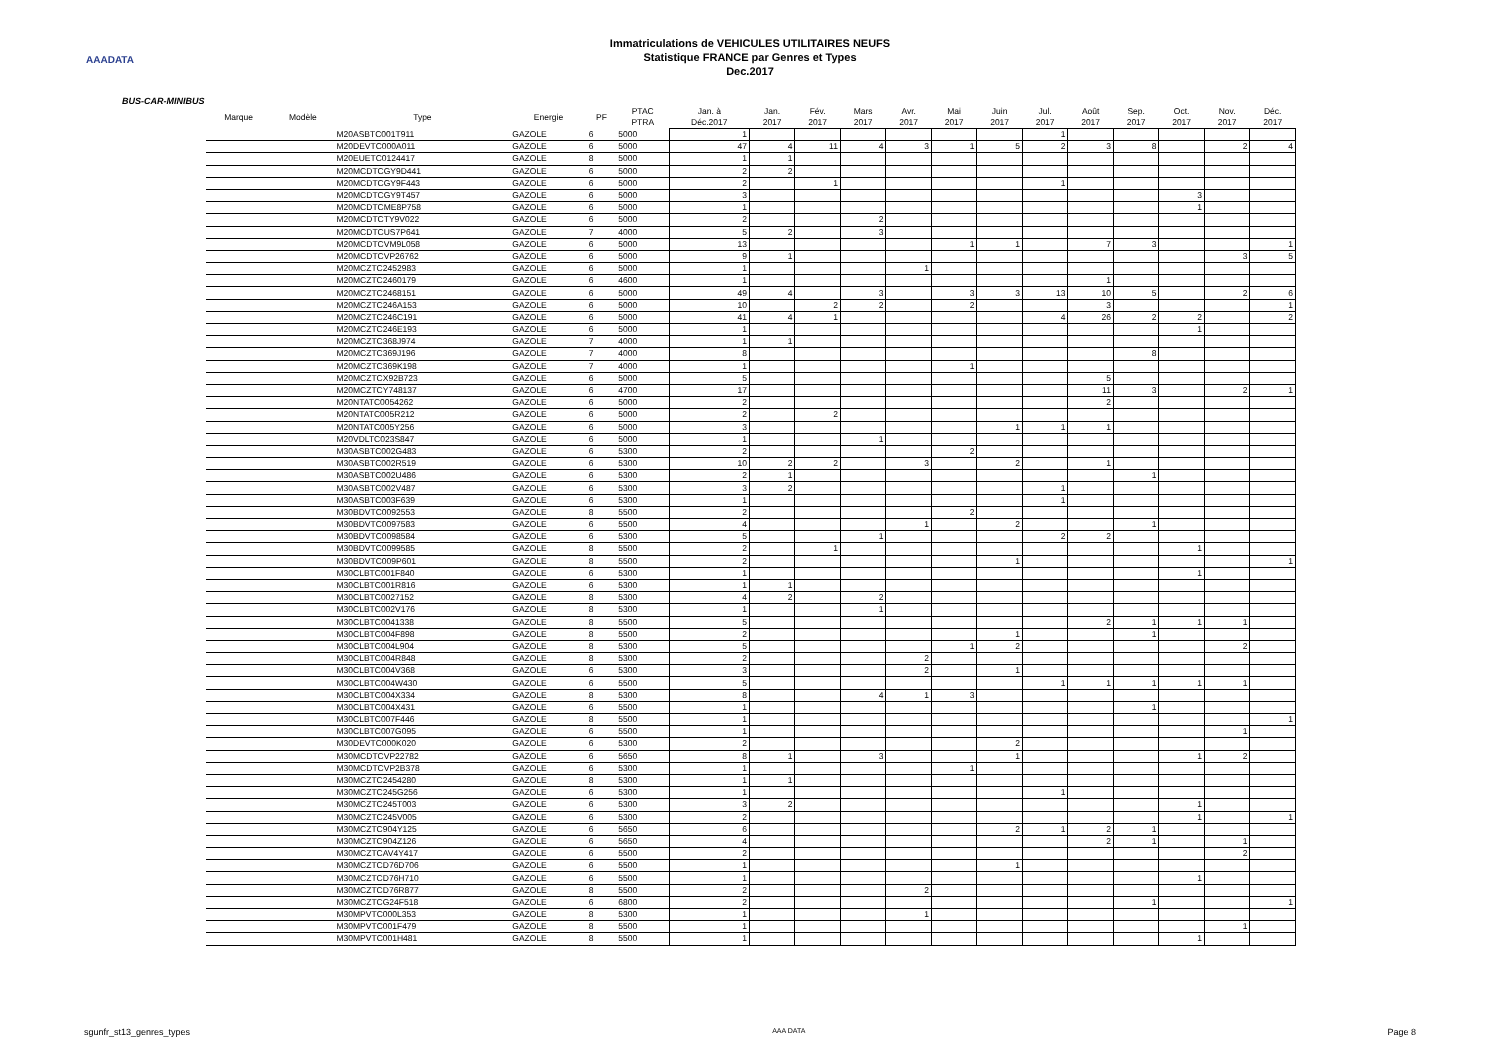AAADATA
Immatriculations de VEHICULES UTILITAIRES NEUFS
Statistique FRANCE par Genres et Types
Dec.2017
BUS-CAR-MINIBUS
| Marque | Modèle | Type | Energie | PF | PTAC PTRA | Jan. à Déc.2017 | Jan. 2017 | Fév. 2017 | Mars 2017 | Avr. 2017 | Mai 2017 | Juin 2017 | Jul. 2017 | Août 2017 | Sep. 2017 | Oct. 2017 | Nov. 2017 | Déc. 2017 |
| --- | --- | --- | --- | --- | --- | --- | --- | --- | --- | --- | --- | --- | --- | --- | --- | --- | --- | --- |
| | | M20ASBTC001T911 | GAZOLE | 6 | 5000 | 1 | | | | | | | 1 | | | | | |
| | | M20DEVTC000A011 | GAZOLE | 6 | 5000 | 47 | 4 | 11 | 4 | 3 | 1 | 5 | 2 | 3 | 8 | | 2 | 4 |
| | | M20EUETC0124417 | GAZOLE | 8 | 5000 | 1 | 1 | | | | | | | | | | | |
| | | M20MCDTCGY9D441 | GAZOLE | 6 | 5000 | 2 | 2 | | | | | | | | | | | |
| | | M20MCDTCGY9F443 | GAZOLE | 6 | 5000 | 2 | | 1 | | | | | 1 | | | | | |
| | | M20MCDTCGY9T457 | GAZOLE | 6 | 5000 | 3 | | | | | | | | | | 3 | | |
| | | M20MCDTCME8P758 | GAZOLE | 6 | 5000 | 1 | | | | | | | | | | 1 | | |
| | | M20MCDTCTY9V022 | GAZOLE | 6 | 5000 | 2 | | | 2 | | | | | | | | | |
| | | M20MCDTCUS7P641 | GAZOLE | 7 | 4000 | 5 | 2 | | 3 | | | | | | | | | |
| | | M20MCDTCVM9L058 | GAZOLE | 6 | 5000 | 13 | | | | | 1 | 1 | | 7 | 3 | | | 1 |
| | | M20MCDTCVP26762 | GAZOLE | 6 | 5000 | 9 | 1 | | | | | | | | | | 3 | 5 |
| | | M20MCZTC2452983 | GAZOLE | 6 | 5000 | 1 | | | | 1 | | | | | | | | |
| | | M20MCZTC2460179 | GAZOLE | 6 | 4600 | 1 | | | | | | | | 1 | | | | |
| | | M20MCZTC2468151 | GAZOLE | 6 | 5000 | 49 | 4 | | 3 | | 3 | 3 | 13 | 10 | 5 | | 2 | 6 |
| | | M20MCZTC246A153 | GAZOLE | 6 | 5000 | 10 | | 2 | 2 | | 2 | | | 3 | | | | 1 |
| | | M20MCZTC246C191 | GAZOLE | 6 | 5000 | 41 | 4 | 1 | | | | | 4 | 26 | 2 | 2 | | 2 |
| | | M20MCZTC246E193 | GAZOLE | 6 | 5000 | 1 | | | | | | | | | | 1 | | |
| | | M20MCZTC368J974 | GAZOLE | 7 | 4000 | 1 | 1 | | | | | | | | | | | |
| | | M20MCZTC369J196 | GAZOLE | 7 | 4000 | 8 | | | | | | | | | 8 | | | |
| | | M20MCZTC369K198 | GAZOLE | 7 | 4000 | 1 | | | | | 1 | | | | | | | |
| | | M20MCZTCX92B723 | GAZOLE | 6 | 5000 | 5 | | | | | | | | 5 | | | | |
| | | M20MCZTCY748137 | GAZOLE | 6 | 4700 | 17 | | | | | | | | 11 | 3 | | 2 | 1 |
| | | M20NTATC0054262 | GAZOLE | 6 | 5000 | 2 | | | | | | | | 2 | | | | |
| | | M20NTATC005R212 | GAZOLE | 6 | 5000 | 2 | | 2 | | | | | | | | | | |
| | | M20NTATC005Y256 | GAZOLE | 6 | 5000 | 3 | | | | | | 1 | 1 | 1 | | | | |
| | | M20VDLTC023S847 | GAZOLE | 6 | 5000 | 1 | | | 1 | | | | | | | | | |
| | | M30ASBTC002G483 | GAZOLE | 6 | 5300 | 2 | | | | | 2 | | | | | | | |
| | | M30ASBTC002R519 | GAZOLE | 6 | 5300 | 10 | 2 | 2 | | 3 | | 2 | | 1 | | | | |
| | | M30ASBTC002U486 | GAZOLE | 6 | 5300 | 2 | 1 | | | | | | | | 1 | | | |
| | | M30ASBTC002V487 | GAZOLE | 6 | 5300 | 3 | 2 | | | | | | 1 | | | | | |
| | | M30ASBTC003F639 | GAZOLE | 6 | 5300 | 1 | | | | | | | 1 | | | | | |
| | | M30BDVTC0092553 | GAZOLE | 8 | 5500 | 2 | | | | | 2 | | | | | | | |
| | | M30BDVTC0097583 | GAZOLE | 6 | 5500 | 4 | | | | 1 | | 2 | | | 1 | | | |
| | | M30BDVTC0098584 | GAZOLE | 6 | 5300 | 5 | | | 1 | | | | 2 | 2 | | | | |
| | | M30BDVTC0099585 | GAZOLE | 8 | 5500 | 2 | | 1 | | | | | | | | 1 | | |
| | | M30BDVTC009P601 | GAZOLE | 8 | 5500 | 2 | | | | | | 1 | | | | | | 1 |
| | | M30CLBTC001F840 | GAZOLE | 6 | 5300 | 1 | | | | | | | | | | 1 | | |
| | | M30CLBTC001R816 | GAZOLE | 6 | 5300 | 1 | 1 | | | | | | | | | | | |
| | | M30CLBTC0027152 | GAZOLE | 8 | 5300 | 4 | 2 | | 2 | | | | | | | | | |
| | | M30CLBTC002V176 | GAZOLE | 8 | 5300 | 1 | | | 1 | | | | | | | | | |
| | | M30CLBTC0041338 | GAZOLE | 8 | 5500 | 5 | | | | | | | | 2 | 1 | 1 | 1 | |
| | | M30CLBTC004F898 | GAZOLE | 8 | 5500 | 2 | | | | | | 1 | | | 1 | | | |
| | | M30CLBTC004L904 | GAZOLE | 8 | 5300 | 5 | | | | | 1 | 2 | | | | | 2 | |
| | | M30CLBTC004R848 | GAZOLE | 8 | 5300 | 2 | | | | 2 | | | | | | | | |
| | | M30CLBTC004V368 | GAZOLE | 6 | 5300 | 3 | | | | 2 | | 1 | | | | | | |
| | | M30CLBTC004W430 | GAZOLE | 6 | 5500 | 5 | | | | | | | 1 | 1 | 1 | 1 | 1 | |
| | | M30CLBTC004X334 | GAZOLE | 8 | 5300 | 8 | | | 4 | 1 | 3 | | | | | | | |
| | | M30CLBTC004X431 | GAZOLE | 6 | 5500 | 1 | | | | | | | | | 1 | | | |
| | | M30CLBTC007F446 | GAZOLE | 8 | 5500 | 1 | | | | | | | | | | | | 1 |
| | | M30CLBTC007G095 | GAZOLE | 6 | 5500 | 1 | | | | | | | | | | | 1 | |
| | | M30DEVTC000K020 | GAZOLE | 6 | 5300 | 2 | | | | | | 2 | | | | | | |
| | | M30MCDTCVP22782 | GAZOLE | 6 | 5650 | 8 | 1 | | 3 | | | 1 | | | | 1 | 2 | |
| | | M30MCDTCVP2B378 | GAZOLE | 6 | 5300 | 1 | | | | | 1 | | | | | | | |
| | | M30MCZTC2454280 | GAZOLE | 8 | 5300 | 1 | 1 | | | | | | | | | | | |
| | | M30MCZTC245G256 | GAZOLE | 6 | 5300 | 1 | | | | | | | 1 | | | | | |
| | | M30MCZTC245T003 | GAZOLE | 6 | 5300 | 3 | 2 | | | | | | | | | 1 | | |
| | | M30MCZTC245V005 | GAZOLE | 6 | 5300 | 2 | | | | | | | | | | 1 | | 1 |
| | | M30MCZTC904Y125 | GAZOLE | 6 | 5650 | 6 | | | | | | 2 | 1 | 2 | 1 | | | |
| | | M30MCZTC904Z126 | GAZOLE | 6 | 5650 | 4 | | | | | | | | 2 | 1 | | 1 | |
| | | M30MCZTCAV4Y417 | GAZOLE | 6 | 5500 | 2 | | | | | | | | | | | 2 | |
| | | M30MCZTCD76D706 | GAZOLE | 6 | 5500 | 1 | | | | | | 1 | | | | | | |
| | | M30MCZTCD76H710 | GAZOLE | 6 | 5500 | 1 | | | | | | | | | | 1 | | |
| | | M30MCZTCD76R877 | GAZOLE | 8 | 5500 | 2 | | | | 2 | | | | | | | | |
| | | M30MCZTCG24F518 | GAZOLE | 6 | 6800 | 2 | | | | | | | | | 1 | | | 1 |
| | | M30MPVTC000L353 | GAZOLE | 8 | 5300 | 1 | | | | 1 | | | | | | | | |
| | | M30MPVTC001F479 | GAZOLE | 8 | 5500 | 1 | | | | | | | | | | | 1 | |
| | | M30MPVTC001H481 | GAZOLE | 8 | 5500 | 1 | | | | | | | | | | 1 | | |
sgunfr_st13_genres_types AAA DATA Page 8